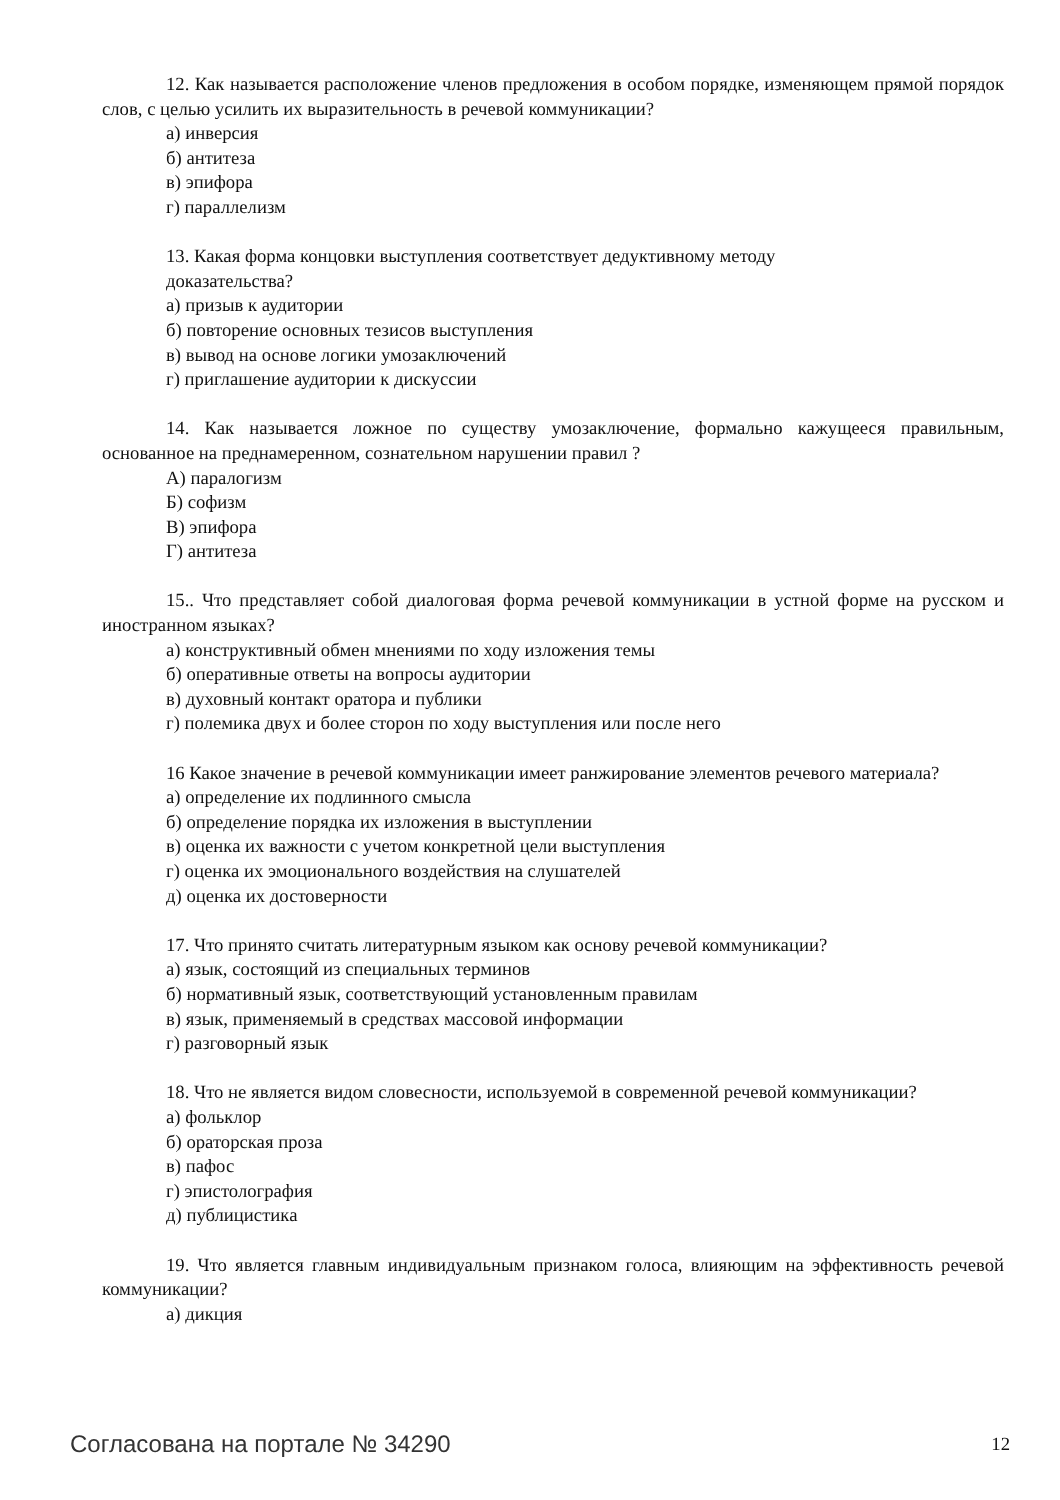12. Как называется расположение членов предложения в особом порядке, изменяющем прямой порядок слов, с целью усилить их выразительность в речевой коммуникации?
а) инверсия
б) антитеза
в) эпифора
г) параллелизм
13. Какая форма концовки выступления соответствует дедуктивному методу
доказательства?
а) призыв к аудитории
б) повторение основных тезисов выступления
в) вывод на основе логики умозаключений
г) приглашение аудитории к дискуссии
14. Как называется ложное по существу умозаключение, формально кажущееся правильным, основанное на преднамеренном, сознательном нарушении правил ?
А) паралогизм
Б) софизм
В) эпифора
Г) антитеза
15.. Что представляет собой диалоговая форма речевой коммуникации в устной форме на русском и иностранном языках?
а) конструктивный обмен мнениями по ходу изложения темы
б) оперативные ответы на вопросы аудитории
в) духовный контакт оратора и публики
г) полемика двух и более сторон по ходу выступления или после него
16 Какое значение в речевой коммуникации имеет ранжирование элементов речевого материала?
а) определение их подлинного смысла
б) определение порядка их изложения в выступлении
в) оценка их важности с учетом конкретной цели выступления
г) оценка их эмоционального воздействия на слушателей
д) оценка их достоверности
17. Что принято считать литературным языком как основу речевой коммуникации?
а) язык, состоящий из специальных терминов
б) нормативный язык, соответствующий установленным правилам
в) язык, применяемый в средствах массовой информации
г) разговорный язык
18. Что не является видом словесности, используемой в современной речевой коммуникации?
а) фольклор
б) ораторская проза
в) пафос
г) эпистолография
д) публицистика
19. Что является главным индивидуальным признаком голоса, влияющим на эффективность речевой коммуникации?
а) дикция
Согласована на портале № 34290 12